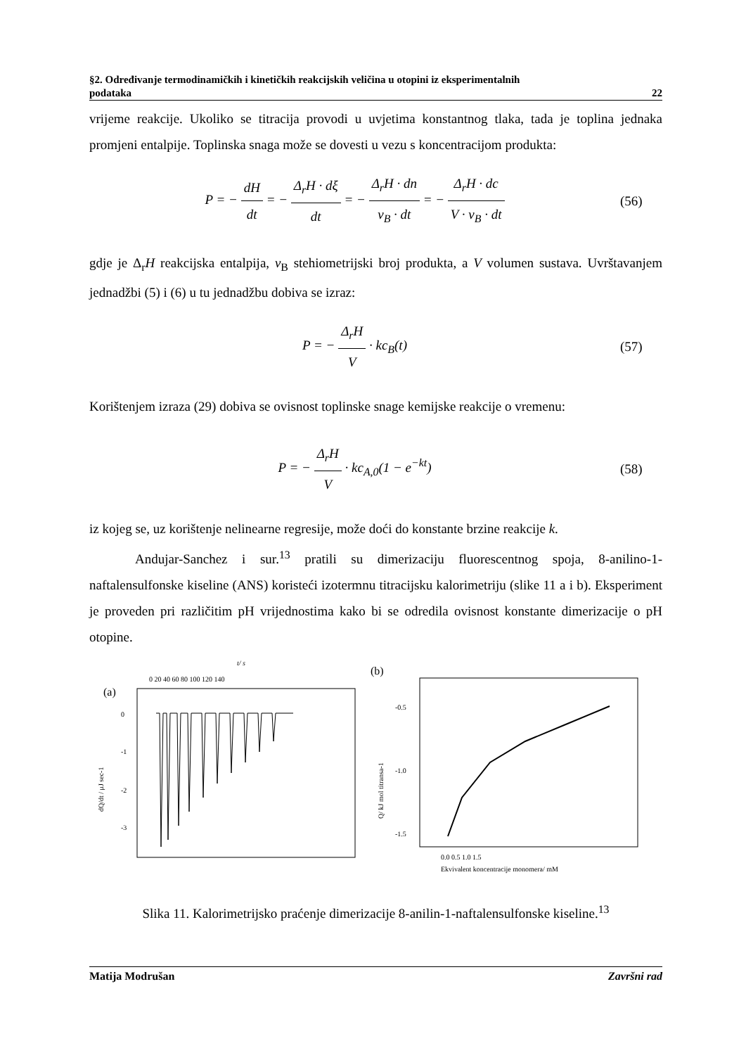§2. Određivanje termodinamičkih i kinetičkih reakcijskih veličina u otopini iz eksperimentalnih
podataka 22
vrijeme reakcije. Ukoliko se titracija provodi u uvjetima konstantnog tlaka, tada je toplina jednaka promjeni entalpije. Toplinska snaga može se dovesti u vezu s koncentracijom produkta:
P = − dH dt = − Δ<sub>r</sub>H · dξ dt = − Δ<sub>r</sub>H · dn ν<sub>B</sub> · dt = − Δ<sub>r</sub>H · dc V · ν<sub>B</sub> · dt
(56)
gdje je Δ<sub>r</sub>H reakcijska entalpija, ν<sub>B</sub> stehiometrijski broj produkta, a V volumen sustava. Uvrštavanjem jednadžbi (5) i (6) u tu jednadžbu dobiva se izraz:
P = − Δ<sub>r</sub>H V · kc<sub>B</sub>(t) (57)
Korištenjem izraza (29) dobiva se ovisnost toplinske snage kemijske reakcije o vremenu:
P = − Δ<sub>r</sub>H V · kc<sub>A,0</sub>(1 − e<sup>−kt</sup>) (58)
iz kojeg se, uz korištenje nelinearne regresije, može doći do konstante brzine reakcije k.
Andujar-Sanchez i sur.<sup>13</sup> pratili su dimerizaciju fluorescentnog spoja, 8-anilino-1-naftalensulfonske kiseline (ANS) koristeći izotermnu titracijsku kalorimetriju (slike 11 a i b). Eksperiment je proveden pri različitim pH vrijednostima kako bi se odredila ovisnost konstante dimerizacije o pH otopine.
t/ s
0 20 40 60 80 100 120 140
(a)
0
-1
-2
-3
dQ/dt / μJ sec-1
(b)
-0.5
-1.0
-1.5
Q/ kJ mol titransa-1
0.0 0.5 1.0 1.5
Ekvivalent koncentracije monomera/ mM
Slika 11. Kalorimetrijsko praćenje dimerizacije 8-anilin-1-naftalensulfonske kiseline.<sup>13</sup>
Matija Modrušan Završni rad